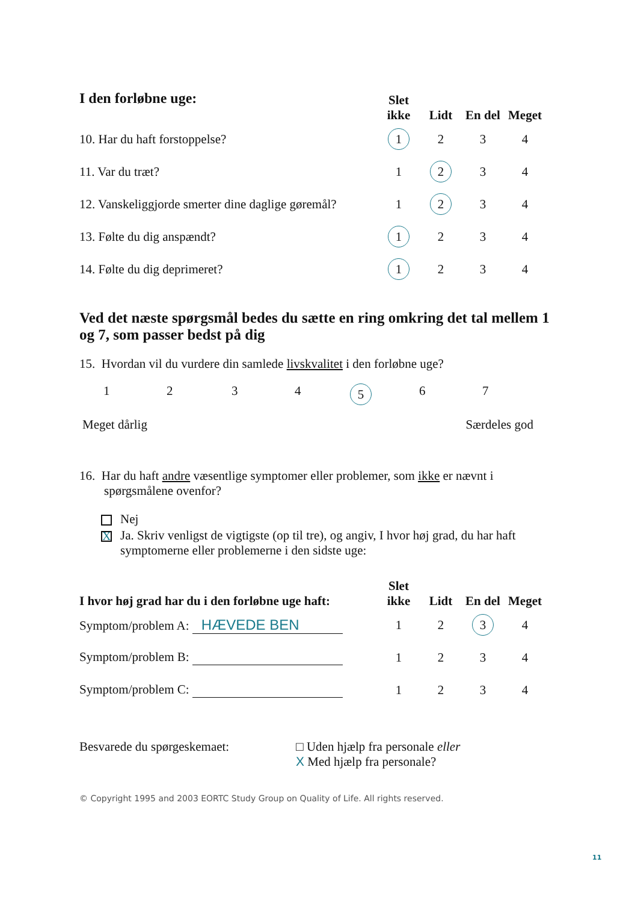| I den forløbne uge: | Slet ikke | Lidt | En del | Meget |
| --- | --- | --- | --- | --- |
| 10. Har du haft forstoppelse? | 1 | 2 | 3 | 4 |
| 11. Var du træt? | 1 | 2 | 3 | 4 |
| 12. Vanskeliggjorde smerter dine daglige gøremål? | 1 | 2 | 3 | 4 |
| 13. Følte du dig anspændt? | 1 | 2 | 3 | 4 |
| 14. Følte du dig deprimeret? | 1 | 2 | 3 | 4 |
Ved det næste spørgsmål bedes du sætte en ring omkring det tal mellem 1 og 7, som passer bedst på dig
15. Hvordan vil du vurdere din samlede livskvalitet i den forløbne uge?
1234567
Meget dårlig Særdeles god
16. Har du haft andre væsentlige symptomer eller problemer, som ikke er nævnt i spørgsmålene ovenfor?
Nej
X Ja. Skriv venligst de vigtigste (op til tre), og angiv, I hvor høj grad, du har haft symptomerne eller problemerne i den sidste uge:
| I hvor høj grad har du i den forløbne uge haft: | Slet ikke | Lidt | En del | Meget |
| --- | --- | --- | --- | --- |
| Symptom/problem A: HÆVEDE BEN | 1 | 2 | 3 | 4 |
| Symptom/problem B: | 1 | 2 | 3 | 4 |
| Symptom/problem C: | 1 | 2 | 3 | 4 |
Besvarede du spørgeskemaet: □ Uden hjælp fra personale eller
X Med hjælp fra personale?
© Copyright 1995 and 2003 EORTC Study Group on Quality of Life. All rights reserved.
11